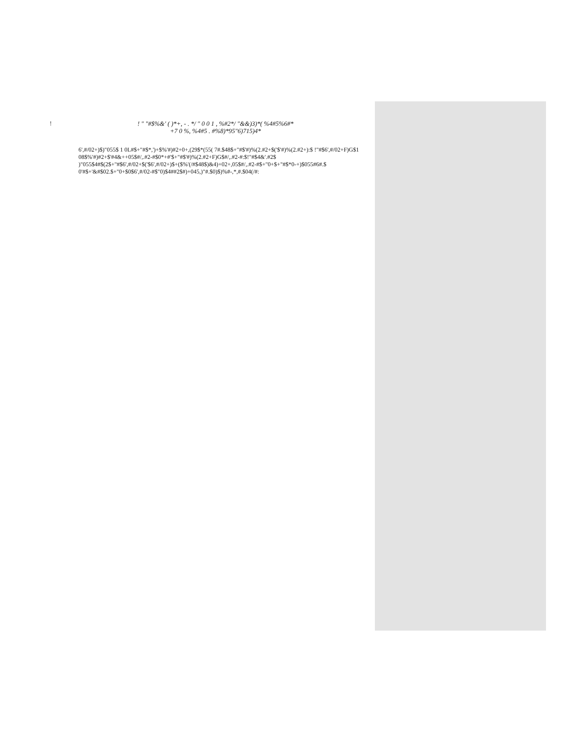!
! " "#$%&' ( )*+, - . */ " 0 0 1 , %#2*/ "&&)3)*( %4#5%6#*
+7 0 %, %4#5 . #%8)*95"6)715)4*
6',#/02+)$)"055$ 1 0L#$+"#$*,')+$%'#)#2+0+,(29$*(55( 7#.$48$+"#$'#)%(2.#2+$('$'#)%(2.#2+):$ !"#$6',#/02+F)G$1 08$%'#)#2+$'#4&++05$#/,.#2-#$0*+#'$+"#$'#)%(2.#2+F)G$#/,.#2-#:$!"#$4&'.#2$ )"055$4#$(2$+"#$6',#/02+$('$6',#/02+)$+($%'(/#$48$)&4)+02+,05$#/,.#2-#$+"0+$+"#$*0-+)$055#6#.$ 0'#$+'&#$02.$+"0+$0$6',#/02-#$"0)$4##2$#)+045,)"#.$0)$)%#-,*,#.$04(/#: